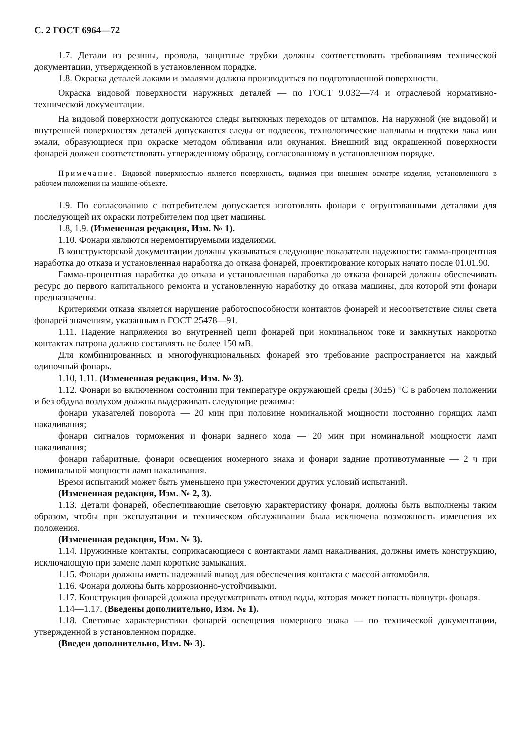С. 2 ГОСТ 6964—72
1.7. Детали из резины, провода, защитные трубки должны соответствовать требованиям технической документации, утвержденной в установленном порядке.
1.8. Окраска деталей лаками и эмалями должна производиться по подготовленной поверхности.
Окраска видовой поверхности наружных деталей — по ГОСТ 9.032—74 и отраслевой нормативно-технической документации.
На видовой поверхности допускаются следы вытяжных переходов от штампов. На наружной (не видовой) и внутренней поверхностях деталей допускаются следы от подвесок, технологические наплывы и подтеки лака или эмали, образующиеся при окраске методом обливания или окунания. Внешний вид окрашенной поверхности фонарей должен соответствовать утвержденному образцу, согласованному в установленном порядке.
Примечание. Видовой поверхностью является поверхность, видимая при внешнем осмотре изделия, установленного в рабочем положении на машине-объекте.
1.9. По согласованию с потребителем допускается изготовлять фонари с огрунтованными деталями для последующей их окраски потребителем под цвет машины.
1.8, 1.9. (Измененная редакция, Изм. № 1).
1.10. Фонари являются неремонтируемыми изделиями.
В конструкторской документации должны указываться следующие показатели надежности: гамма-процентная наработка до отказа и установленная наработка до отказа фонарей, проектирование которых начато после 01.01.90.
Гамма-процентная наработка до отказа и установленная наработка до отказа фонарей должны обеспечивать ресурс до первого капитального ремонта и установленную наработку до отказа машины, для которой эти фонари предназначены.
Критериями отказа является нарушение работоспособности контактов фонарей и несоответствие силы света фонарей значениям, указанным в ГОСТ 25478—91.
1.11. Падение напряжения во внутренней цепи фонарей при номинальном токе и замкнутых накоротко контактах патрона должно составлять не более 150 мВ.
Для комбинированных и многофункциональных фонарей это требование распространяется на каждый одиночный фонарь.
1.10, 1.11. (Измененная редакция, Изм. № 3).
1.12. Фонари во включенном состоянии при температуре окружающей среды (30±5) °С в рабочем положении и без обдува воздухом должны выдерживать следующие режимы:
фонари указателей поворота — 20 мин при половине номинальной мощности постоянно горящих ламп накаливания;
фонари сигналов торможения и фонари заднего хода — 20 мин при номинальной мощности ламп накаливания;
фонари габаритные, фонари освещения номерного знака и фонари задние противотуманные — 2 ч при номинальной мощности ламп накаливания.
Время испытаний может быть уменьшено при ужесточении других условий испытаний.
(Измененная редакция, Изм. № 2, 3).
1.13. Детали фонарей, обеспечивающие световую характеристику фонаря, должны быть выполнены таким образом, чтобы при эксплуатации и техническом обслуживании была исключена возможность изменения их положения.
(Измененная редакция, Изм. № 3).
1.14. Пружинные контакты, соприкасающиеся с контактами ламп накаливания, должны иметь конструкцию, исключающую при замене ламп короткие замыкания.
1.15. Фонари должны иметь надежный вывод для обеспечения контакта с массой автомобиля.
1.16. Фонари должны быть коррозионно-устойчивыми.
1.17. Конструкция фонарей должна предусматривать отвод воды, которая может попасть вовнутрь фонаря.
1.14—1.17. (Введены дополнительно, Изм. № 1).
1.18. Световые характеристики фонарей освещения номерного знака — по технической документации, утвержденной в установленном порядке.
(Введен дополнительно, Изм. № 3).